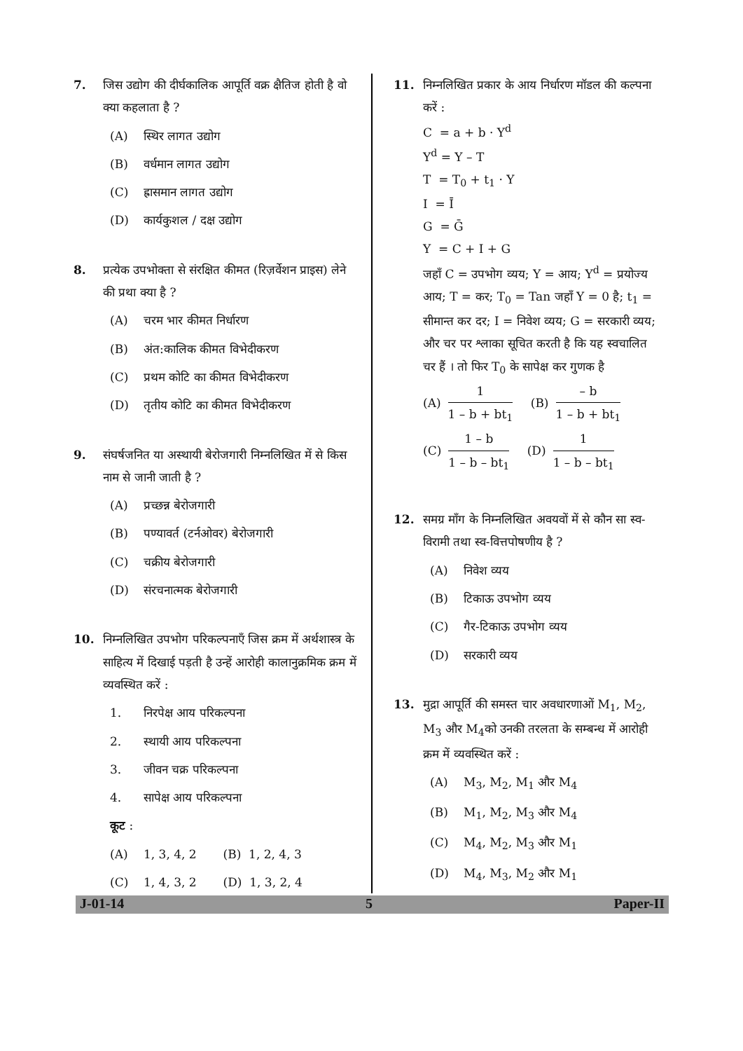7. जिस उद्योग की दीर्घकालिक आपूर्ति वक्र क्षैतिज होती है वो क्या कहलाता है ?
(A) स्थिर लागत उद्योग
(B) वर्धमान लागत उद्योग
(C) ह्रासमान लागत उद्योग
(D) कार्यकुशल / दक्ष उद्योग
8. प्रत्येक उपभोक्ता से संरक्षित कीमत (रिज़र्वेशन प्राइस) लेने की प्रथा क्या है ?
(A) चरम भार कीमत निर्धारण
(B) अंत:कालिक कीमत विभेदीकरण
(C) प्रथम कोटि का कीमत विभेदीकरण
(D) तृतीय कोटि का कीमत विभेदीकरण
9. संघर्षजनित या अस्थायी बेरोजगारी निम्नलिखित में से किस नाम से जानी जाती है ?
(A) प्रच्छन्न बेरोजगारी
(B) पण्यावर्त (टर्नओवर) बेरोजगारी
(C) चक्रीय बेरोजगारी
(D) संरचनात्मक बेरोजगारी
10. निम्नलिखित उपभोग परिकल्पनाएँ जिस क्रम में अर्थशास्त्र के साहित्य में दिखाई पड़ती है उन्हें आरोही कालानुक्रमिक क्रम में व्यवस्थित करें :
1. निरपेक्ष आय परिकल्पना
2. स्थायी आय परिकल्पना
3. जीवन चक्र परिकल्पना
4. सापेक्ष आय परिकल्पना
कूट :
(A) 1, 3, 4, 2 (B) 1, 2, 4, 3
(C) 1, 4, 3, 2 (D) 1, 3, 2, 4
11. निम्नलिखित प्रकार के आय निर्धारण मॉडल की कल्पना करें :
C = a + b · Y<sup>d</sup>
Y<sup>d</sup> = Y – T
T = T<sub>0</sub> + t<sub>1</sub> · Y
I = Ī
G = Ḡ
Y = C + I + G
जहाँ C = उपभोग व्यय; Y = आय; Y<sup>d</sup> = प्रयोज्य आय; T = कर; T<sub>0</sub> = Tan जहाँ Y = 0 है; t<sub>1</sub> = सीमान्त कर दर; I = निवेश व्यय; G = सरकारी व्यय; और चर पर श्लाका सूचित करती है कि यह स्वचालित चर हैं । तो फिर T<sub>0</sub> के सापेक्ष कर गुणक है
(A)
1
1 – b + bt<sub>1</sub>
(B)
– b
1 – b + bt<sub>1</sub>
(C)
1 – b
1 – b – bt<sub>1</sub>
(D)
1
1 – b – bt<sub>1</sub>
12. समग्र माँग के निम्नलिखित अवयवों में से कौन सा स्व-विरामी तथा स्व-वित्तपोषणीय है ?
(A) निवेश व्यय
(B) टिकाऊ उपभोग व्यय
(C) गैर-टिकाऊ उपभोग व्यय
(D) सरकारी व्यय
13. मुद्रा आपूर्ति की समस्त चार अवधारणाओं M<sub>1</sub>, M<sub>2</sub>, M<sub>3</sub> और M<sub>4</sub>को उनकी तरलता के सम्बन्ध में आरोही क्रम में व्यवस्थित करें :
(A) M<sub>3</sub>, M<sub>2</sub>, M<sub>1</sub> और M<sub>4</sub>
(B) M<sub>1</sub>, M<sub>2</sub>, M<sub>3</sub> और M<sub>4</sub>
(C) M<sub>4</sub>, M<sub>2</sub>, M<sub>3</sub> और M<sub>1</sub>
(D) M<sub>4</sub>, M<sub>3</sub>, M<sub>2</sub> और M<sub>1</sub>
J-01-14 5 Paper-II